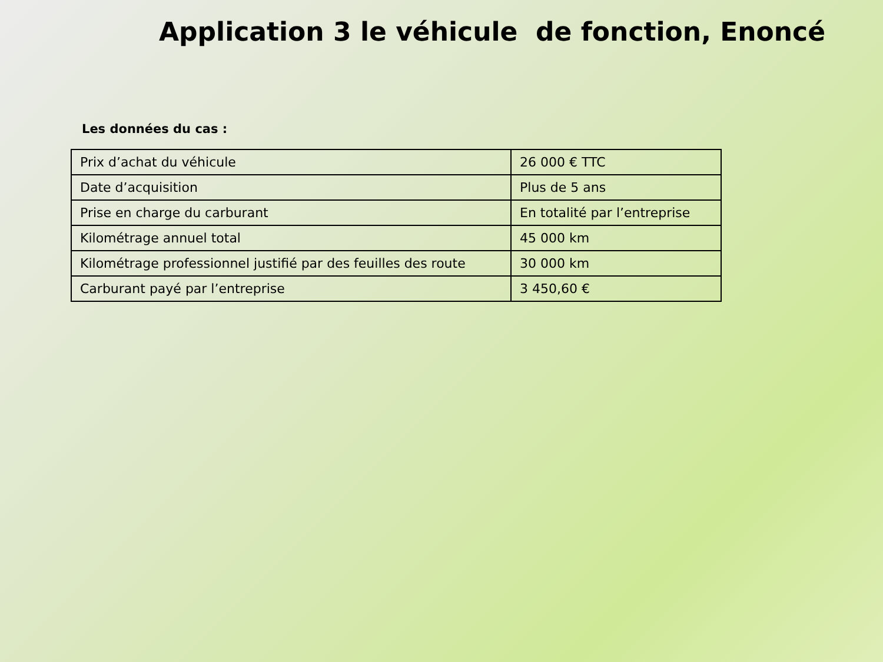Application 3 le véhicule de fonction, Enoncé
Les données du cas :
| Prix d’achat du véhicule | 26 000 € TTC |
| Date d’acquisition | Plus de 5 ans |
| Prise en charge du carburant | En totalité par l’entreprise |
| Kilométrage annuel total | 45 000 km |
| Kilométrage professionnel justifié par des feuilles des route | 30 000 km |
| Carburant payé par l’entreprise | 3 450,60 € |